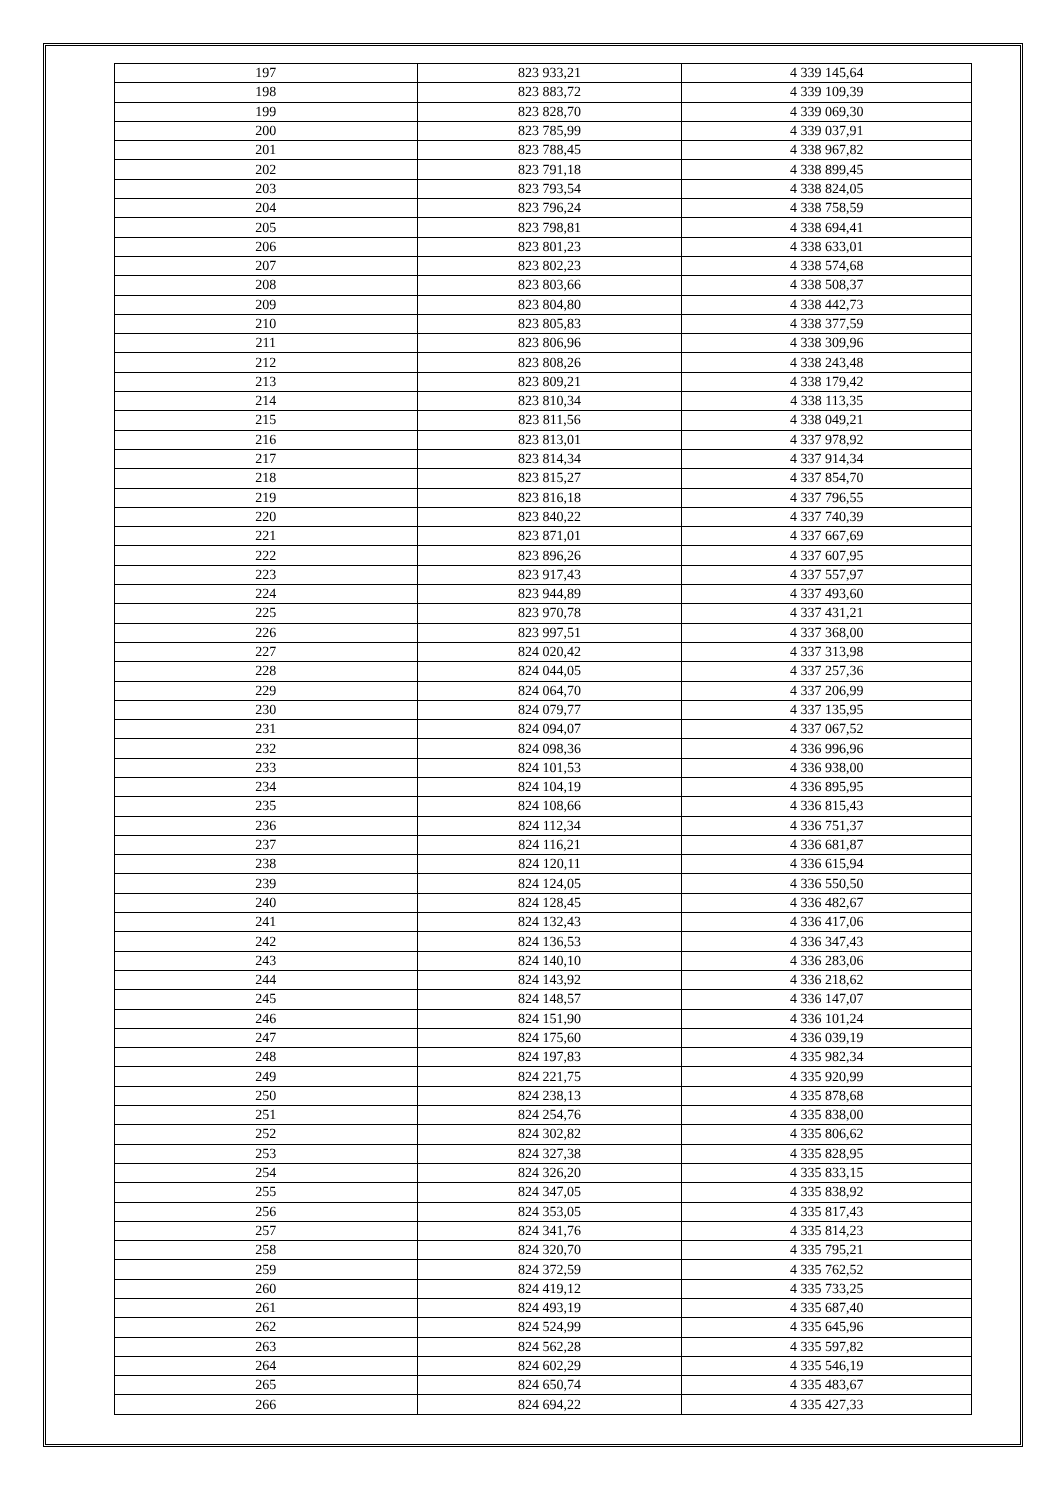| 197 | 823 933,21 | 4 339 145,64 |
| 198 | 823 883,72 | 4 339 109,39 |
| 199 | 823 828,70 | 4 339 069,30 |
| 200 | 823 785,99 | 4 339 037,91 |
| 201 | 823 788,45 | 4 338 967,82 |
| 202 | 823 791,18 | 4 338 899,45 |
| 203 | 823 793,54 | 4 338 824,05 |
| 204 | 823 796,24 | 4 338 758,59 |
| 205 | 823 798,81 | 4 338 694,41 |
| 206 | 823 801,23 | 4 338 633,01 |
| 207 | 823 802,23 | 4 338 574,68 |
| 208 | 823 803,66 | 4 338 508,37 |
| 209 | 823 804,80 | 4 338 442,73 |
| 210 | 823 805,83 | 4 338 377,59 |
| 211 | 823 806,96 | 4 338 309,96 |
| 212 | 823 808,26 | 4 338 243,48 |
| 213 | 823 809,21 | 4 338 179,42 |
| 214 | 823 810,34 | 4 338 113,35 |
| 215 | 823 811,56 | 4 338 049,21 |
| 216 | 823 813,01 | 4 337 978,92 |
| 217 | 823 814,34 | 4 337 914,34 |
| 218 | 823 815,27 | 4 337 854,70 |
| 219 | 823 816,18 | 4 337 796,55 |
| 220 | 823 840,22 | 4 337 740,39 |
| 221 | 823 871,01 | 4 337 667,69 |
| 222 | 823 896,26 | 4 337 607,95 |
| 223 | 823 917,43 | 4 337 557,97 |
| 224 | 823 944,89 | 4 337 493,60 |
| 225 | 823 970,78 | 4 337 431,21 |
| 226 | 823 997,51 | 4 337 368,00 |
| 227 | 824 020,42 | 4 337 313,98 |
| 228 | 824 044,05 | 4 337 257,36 |
| 229 | 824 064,70 | 4 337 206,99 |
| 230 | 824 079,77 | 4 337 135,95 |
| 231 | 824 094,07 | 4 337 067,52 |
| 232 | 824 098,36 | 4 336 996,96 |
| 233 | 824 101,53 | 4 336 938,00 |
| 234 | 824 104,19 | 4 336 895,95 |
| 235 | 824 108,66 | 4 336 815,43 |
| 236 | 824 112,34 | 4 336 751,37 |
| 237 | 824 116,21 | 4 336 681,87 |
| 238 | 824 120,11 | 4 336 615,94 |
| 239 | 824 124,05 | 4 336 550,50 |
| 240 | 824 128,45 | 4 336 482,67 |
| 241 | 824 132,43 | 4 336 417,06 |
| 242 | 824 136,53 | 4 336 347,43 |
| 243 | 824 140,10 | 4 336 283,06 |
| 244 | 824 143,92 | 4 336 218,62 |
| 245 | 824 148,57 | 4 336 147,07 |
| 246 | 824 151,90 | 4 336 101,24 |
| 247 | 824 175,60 | 4 336 039,19 |
| 248 | 824 197,83 | 4 335 982,34 |
| 249 | 824 221,75 | 4 335 920,99 |
| 250 | 824 238,13 | 4 335 878,68 |
| 251 | 824 254,76 | 4 335 838,00 |
| 252 | 824 302,82 | 4 335 806,62 |
| 253 | 824 327,38 | 4 335 828,95 |
| 254 | 824 326,20 | 4 335 833,15 |
| 255 | 824 347,05 | 4 335 838,92 |
| 256 | 824 353,05 | 4 335 817,43 |
| 257 | 824 341,76 | 4 335 814,23 |
| 258 | 824 320,70 | 4 335 795,21 |
| 259 | 824 372,59 | 4 335 762,52 |
| 260 | 824 419,12 | 4 335 733,25 |
| 261 | 824 493,19 | 4 335 687,40 |
| 262 | 824 524,99 | 4 335 645,96 |
| 263 | 824 562,28 | 4 335 597,82 |
| 264 | 824 602,29 | 4 335 546,19 |
| 265 | 824 650,74 | 4 335 483,67 |
| 266 | 824 694,22 | 4 335 427,33 |